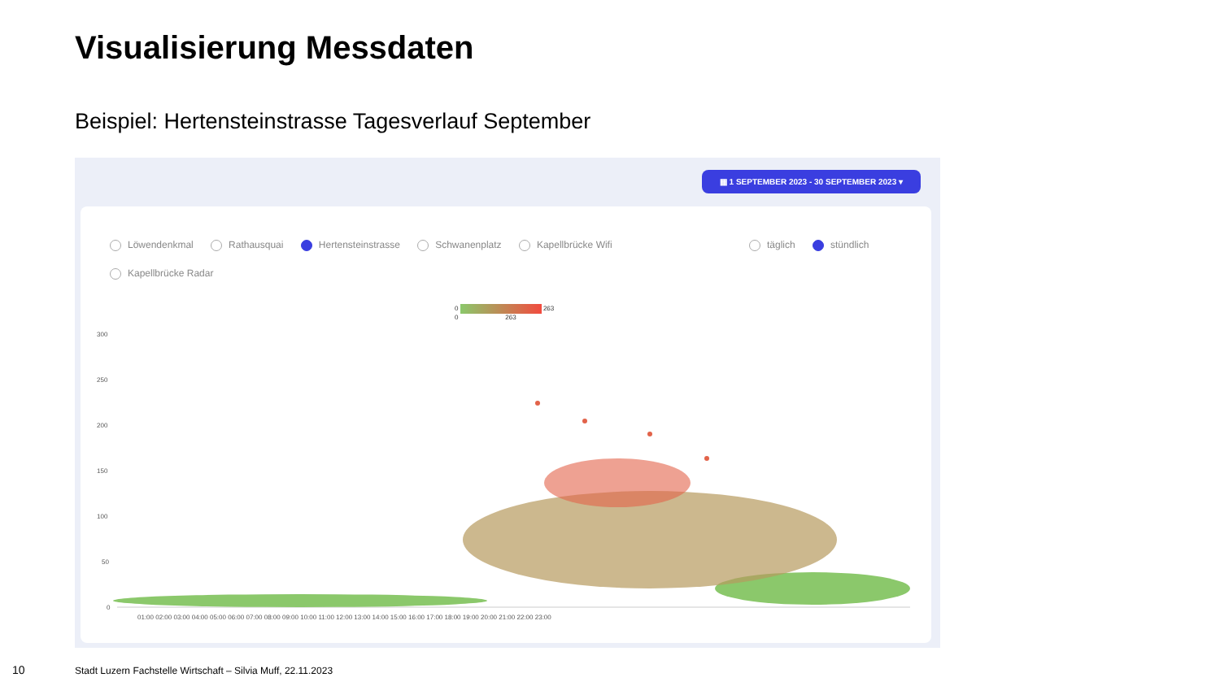Visualisierung Messdaten
Beispiel: Hertensteinstrasse Tagesverlauf September
▦ 1 SEPTEMBER 2023 - 30 SEPTEMBER 2023 ▾
Löwendenkmal Rathausquai Hertensteinstrasse Schwanenplatz Kapellbrücke Wifi
Kapellbrücke Radar
täglich stündlich
0 263
0 263
300
250
200
150
100
50
0
01:00 02:00 03:00 04:00 05:00 06:00 07:00 08:00 09:00 10:00 11:00 12:00 13:00 14:00 15:00 16:00 17:00 18:00 19:00 20:00 21:00 22:00 23:00
10
Stadt Luzern Fachstelle Wirtschaft – Silvia Muff, 22.11.2023